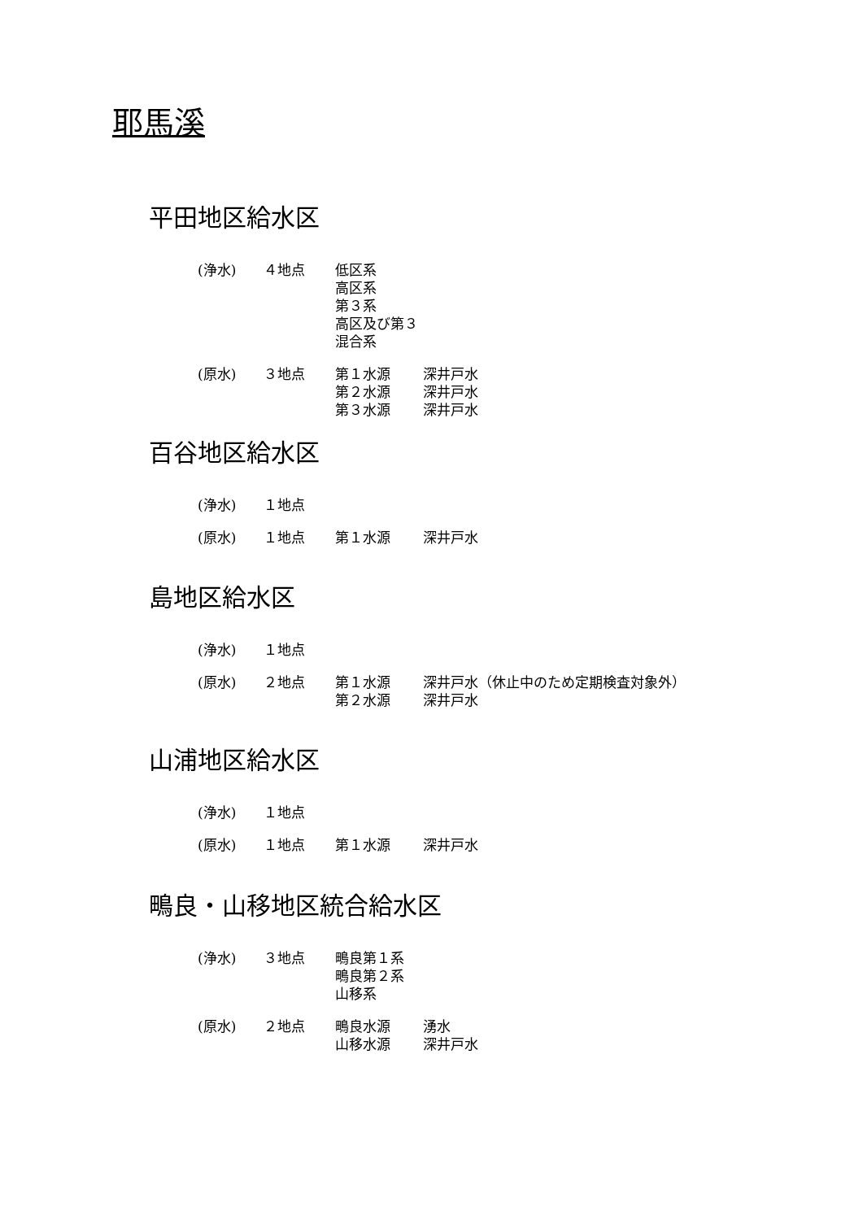耶馬溪
平田地区給水区
| (浄水) | ４地点 | 低区系 高区系 第３系 高区及び第３混合系 | |
| (原水) | ３地点 | 第１水源 第２水源 第３水源 | 深井戸水 深井戸水 深井戸水 |
百谷地区給水区
| (浄水) | １地点 |
| (原水) | １地点 | 第１水源 | 深井戸水 |
島地区給水区
| (浄水) | １地点 |
| (原水) | ２地点 | 第１水源 第２水源 | 深井戸水（休止中のため定期検査対象外） 深井戸水 |
山浦地区給水区
| (浄水) | １地点 |
| (原水) | １地点 | 第１水源 | 深井戸水 |
鴫良・山移地区統合給水区
| (浄水) | ３地点 | 鴫良第１系 鴫良第２系 山移系 | |
| (原水) | ２地点 | 鴫良水源 山移水源 | 湧水 深井戸水 |